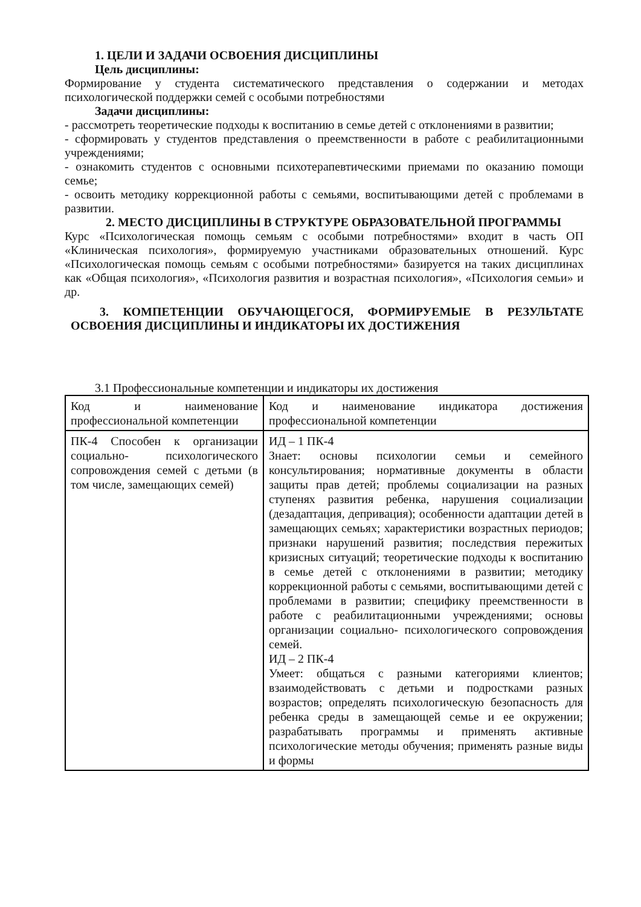1. ЦЕЛИ И ЗАДАЧИ ОСВОЕНИЯ ДИСЦИПЛИНЫ
Цель дисциплины:
Формирование у студента систематического представления о содержании и методах психологической поддержки семей с особыми потребностями
Задачи дисциплины:
- рассмотреть теоретические подходы к воспитанию в семье детей с отклонениями в развитии;
- сформировать у студентов представления о преемственности в работе с реабилитационными учреждениями;
- ознакомить студентов с основными психотерапевтическими приемами по оказанию помощи семье;
- освоить методику коррекционной работы с семьями, воспитывающими детей с проблемами в развитии.
2. МЕСТО ДИСЦИПЛИНЫ В СТРУКТУРЕ ОБРАЗОВАТЕЛЬНОЙ ПРОГРАММЫ
Курс «Психологическая помощь семьям с особыми потребностями» входит в часть ОП «Клиническая психология», формируемую участниками образовательных отношений. Курс «Психологическая помощь семьям с особыми потребностями» базируется на таких дисциплинах как «Общая психология», «Психология развития и возрастная психология», «Психология семьи» и др.
3. КОМПЕТЕНЦИИ ОБУЧАЮЩЕГОСЯ, ФОРМИРУЕМЫЕ В РЕЗУЛЬТАТЕ ОСВОЕНИЯ ДИСЦИПЛИНЫ И ИНДИКАТОРЫ ИХ ДОСТИЖЕНИЯ
3.1 Профессиональные компетенции и индикаторы их достижения
| Код и наименование профессиональной компетенции | Код и наименование индикатора достижения профессиональной компетенции |
| ПК-4 Способен к организации социально- психологического сопровождения семей с детьми (в том числе, замещающих семей) | ИД – 1 ПК-4 Знает: основы психологии семьи и семейного консультирования; нормативные документы в области защиты прав детей; проблемы социализации на разных ступенях развития ребенка, нарушения социализации (дезадаптация, депривация); особенности адаптации детей в замещающих семьях; характеристики возрастных периодов; признаки нарушений развития; последствия пережитых кризисных ситуаций; теоретические подходы к воспитанию в семье детей с отклонениями в развитии; методику коррекционной работы с семьями, воспитывающими детей с проблемами в развитии; специфику преемственности в работе с реабилитационными учреждениями; основы организации социально- психологического сопровождения семей. ИД – 2 ПК-4 Умеет: общаться с разными категориями клиентов; взаимодействовать с детьми и подростками разных возрастов; определять психологическую безопасность для ребенка среды в замещающей семье и ее окружении; разрабатывать программы и применять активные психологические методы обучения; применять разные виды и формы |